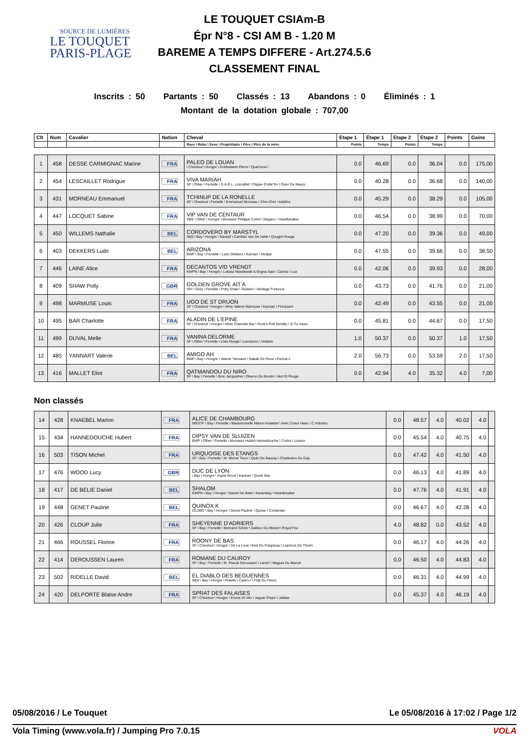SOURCE DE LUMIÈRES
LE TOUQUET
PARIS-PLAGE
LE TOUQUET CSIAm-B
Épr N°8 - CSI AM B - 1.20 M
BAREME A TEMPS DIFFERE - Art.274.5.6
CLASSEMENT FINAL
Inscrits : 50 Partants : 50 Classés : 13 Abandons : 0 Éliminés : 1
Montant de la dotation globale : 707,00
| Clt | Num | Cavalier | Nation | Cheval | Étape 1 | Étape 1 | Étape 2 | Étape 2 | Points | Gains |
| --- | --- | --- | --- | --- | --- | --- | --- | --- | --- | --- |
| | | | | Race \ Robe \ Sexe \ Propriétaire \ Père \ Père de la mère | Points | Temps | Points | Temps | | |
| 1 | 458 | DESSE CARMIGNAC Marine | FRA | PALEO DE LOUAN \ Chestnut \ Hongre \ Dobbelaere Pierre \ Quat'sous \ | 0.0 | 46.69 | 0.0 | 36.04 | 0.0 | 175,00 |
| 2 | 454 | LESCAILLET Rodrigue | FRA | VIVA MARIAH SF \ Other \ Femelle \ S.A.R.L. Lescaillet \ Flipper D'elle*hn \ Osier Du Maury | 0.0 | 40.28 | 0.0 | 36.68 | 0.0 | 140,00 |
| 3 | 431 | MORNEAU Emmanuel | FRA | TCHINUP DE LA RONELLE SF \ Chestnut \ Femelle \ Emmanuel Morneau \ Chin Chin \ Adelfos | 0.0 | 45.29 | 0.0 | 38.29 | 0.0 | 105,00 |
| 4 | 447 | LOCQUET Sabine | FRA | VIP VAN DE CENTAUR SBS \ Other \ Hongre \ Monsieur Philippe Cotrel \ Nagano \ Heartbreaker | 0.0 | 46.54 | 0.0 | 38.99 | 0.0 | 70,00 |
| 5 | 450 | WILLEMS Nathalie | BEL | CORDOVERO BY MARSTYL SBS \ Bay \ Hongre \ Marstyl \ Cambito Van De Helle \ Qouglof Rouge | 0.0 | 47.20 | 0.0 | 39.36 | 0.0 | 49,00 |
| 6 | 403 | DEKKERS Ludo | BEL | ARIZONA BWP \ Bay \ Femelle \ Ludo Dekkers \ Kannan \ Hedjaz | 0.0 | 47.55 | 0.0 | 39.66 | 0.0 | 38,50 |
| 7 | 446 | LAINE Alice | FRA | DECANTOS V/D VRENDT KWPN \ Bay \ Hongre \ Lukasz Wasilewski & Bogna Sasi \ Cantos \ Lux | 0.0 | 42.06 | 0.0 | 39.93 | 0.0 | 28,00 |
| 8 | 409 | SHAW Polly | GBR | GOLDEN GROVE AIT A ISH \ Grey \ Femelle \ Polly Shaw \ Guidam \ Heritage Fortunus | 0.0 | 43.73 | 0.0 | 41.76 | 0.0 | 21,00 |
| 9 | 498 | MARMUSE Louis | FRA | UGO DE ST DRUON SF \ Chestnut \ Hongre \ Mme Valerie Marmuse \ Kannan \ Florissant | 0.0 | 42.49 | 0.0 | 43.55 | 0.0 | 21,00 |
| 10 | 495 | BAR Charlotte | FRA | ALADIN DE L'EPINE SF \ Chestnut \ Hongre \ Mme Charlotte Bar \ Rock'n Roll Semilly \ Si Tu Viens | 0.0 | 45.81 | 0.0 | 44.67 | 0.0 | 17,50 |
| 11 | 499 | DUVAL Melle | FRA | VANINA DELORME SF \ Other \ Femelle \ Liste Rouge \ Luccianno \ Voltaire | 1.0 | 50.37 | 0.0 | 50.37 | 1.0 | 17,50 |
| 12 | 485 | YANNART Valerie | BEL | AMIGO AH BWP \ Bay \ Hongre \ Valerie Yannaert \ Nabab De Reve \ Pachat Ii | 2.0 | 56.73 | 0.0 | 53.59 | 2.0 | 17,50 |
| 13 | 416 | MALLET Eliot | FRA | QATMANDOU DU NIRO SF \ Bay \ Femelle \ Boin Jacqueline \ Oberon Du Moulin \ Vert Et Rouge | 0.0 | 42.94 | 4.0 | 35.32 | 4.0 | 7,00 |
Non classés
| 14 | 428 | KNAEBEL Marion | FRA | ALICE DE CHAMBOURG WESTF \ Bay \ Femelle \ Mademoiselle Marion Knaebel \ Avec Coeur Hann \ C Indoctro | 0.0 | 48.57 | 4.0 | 40.02 | 4.0 | |
| 15 | 434 | HANNEDOUCHE Hubert | FRA | DIPSY VAN DE SLUIZEN BWP \ Other \ Femelle \ Monsieur Hubert Hannedouche \ Codex \ Lurano | 0.0 | 45.54 | 4.0 | 40.75 | 4.0 | |
| 16 | 503 | TISON Michel | FRA | URQUOISE DES ETANGS SF \ Bay \ Femelle \ M. Michel Tison \ Quito De Baussy \ Charleston Du Cap | 0.0 | 47.42 | 4.0 | 41.50 | 4.0 | |
| 17 | 476 | WOOD Lucy | GBR | DUC DE LYON \ Bay \ Hongre \ Ingrid Wood \ Kannan \ Quick Star | 0.0 | 46.13 | 4.0 | 41.89 | 4.0 | |
| 18 | 417 | DE BELIE Daniel | BEL | SHALOM KWPN \ Bay \ Hongre \ Daniel De Belie \ Karandasj \ Heartbreaker | 0.0 | 47.76 | 4.0 | 41.91 | 4.0 | |
| 19 | 448 | GENET Pauline | BEL | QUINOX K OLDBG \ Bay \ Hongre \ Genet Pauline \ Quinar \ Contender | 0.0 | 46.67 | 4.0 | 42.28 | 4.0 | |
| 20 | 426 | CLOUP Julie | FRA | SHEYENNE D'ADRIERS SF \ Bay \ Femelle \ Bertrand Sohier \ Galisco Du Mesnil \ Royal Feu | 4.0 | 48.82 | 0.0 | 43.52 | 4.0 | |
| 21 | 466 | ROUSSEL Florine | FRA | ROONY DE BAS SF \ Chestnut \ Hongre \ De La Loue \ Kiwi Du Fraigneau \ Leprince De Thurin | 0.0 | 46.17 | 4.0 | 44.26 | 4.0 | |
| 22 | 414 | DEROUSSEN Lauren | FRA | ROMANE DU CAUROY SF \ Bay \ Femelle \ M. Pascal Deroussen \ Lando \ Muguet Du Manoir | 0.0 | 46.50 | 4.0 | 44.83 | 4.0 | |
| 23 | 502 | RIDELLE David | BEL | EL DIABLO DES BEGUENNES SBS \ Bay \ Hongre \ Ridelle \ Casiro-I \ Fidji Du Fleury | 0.0 | 46.31 | 4.0 | 44.99 | 4.0 | |
| 24 | 420 | DELPORTE Blaise Andre | FRA | SPRAT DES FALAISES SF \ Chestnut \ Hongre \ Ecurie Di Vito \ Jaguar D'epic \ Jabbar | 0.0 | 45.37 | 4.0 | 46.19 | 4.0 | |
05/08/2016 / Le Touquet Le 05/08/2016 à 17:02 / Page 1/2
Vola Timing (www.vola.fr) / Jumping Pro 7.0.15 VOLA